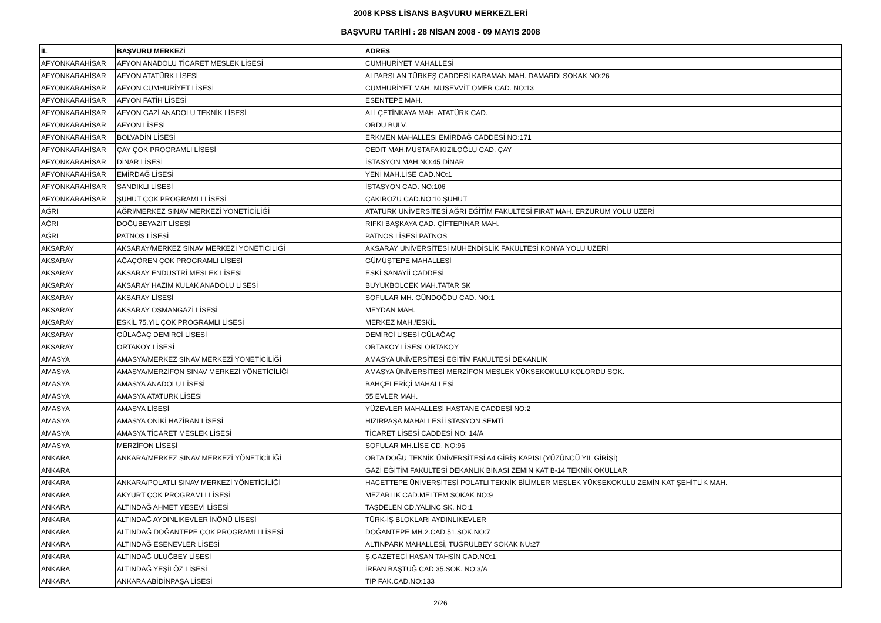2008 KPSS LİSANS BAŞVURU MERKEZLERİ
BAŞVURU TARİHİ : 28 NİSAN 2008 - 09 MAYIS 2008
| İL | BAŞVURU MERKEZİ | ADRES |
| --- | --- | --- |
| AFYONKARAHİSAR | AFYON ANADOLU TİCARET MESLEK LİSESİ | CUMHURİYET MAHALLESİ |
| AFYONKARAHİSAR | AFYON ATATÜRK LİSESİ | ALPARSLAN TÜRKEŞ CADDESİ KARAMAN MAH. DAMARDI SOKAK NO:26 |
| AFYONKARAHİSAR | AFYON CUMHURİYET LİSESİ | CUMHURİYET MAH. MÜSEVVİT ÖMER CAD. NO:13 |
| AFYONKARAHİSAR | AFYON FATİH LİSESİ | ESENTEPE MAH. |
| AFYONKARAHİSAR | AFYON GAZİ ANADOLU TEKNİK LİSESİ | ALİ ÇETİNKAYA MAH. ATATÜRK CAD. |
| AFYONKARAHİSAR | AFYON LİSESİ | ORDU BULV. |
| AFYONKARAHİSAR | BOLVADİN LİSESİ | ERKMEN MAHALLESİ EMİRDAĞ CADDESİ NO:171 |
| AFYONKARAHİSAR | ÇAY ÇOK PROGRAMLI LİSESİ | CEDIT MAH.MUSTAFA KIZILOĞLU CAD. ÇAY |
| AFYONKARAHİSAR | DİNAR LİSESİ | İSTASYON MAH:NO:45 DİNAR |
| AFYONKARAHİSAR | EMİRDAĞ LİSESİ | YENİ MAH.LİSE CAD.NO:1 |
| AFYONKARAHİSAR | SANDIKLI LİSESİ | İSTASYON CAD. NO:106 |
| AFYONKARAHİSAR | ŞUHUT ÇOK PROGRAMLI LİSESİ | ÇAKIRÖZÜ CAD.NO:10 ŞUHUT |
| AĞRI | AĞRI/MERKEZ SINAV MERKEZİ YÖNETİCİLİĞİ | ATATÜRK ÜNİVERSİTESİ AĞRI EĞİTİM FAKÜLTESİ FIRAT MAH. ERZURUM YOLU ÜZERİ |
| AĞRI | DOĞUBEYAZIT LİSESİ | RIFKI BAŞKAYA CAD. ÇİFTEPINAR MAH. |
| AĞRI | PATNOS LİSESİ | PATNOS LİSESİ PATNOS |
| AKSARAY | AKSARAY/MERKEZ SINAV MERKEZİ YÖNETİCİLİĞİ | AKSARAY ÜNİVERSİTESİ MÜHENDİSLİK FAKÜLTESİ KONYA YOLU ÜZERİ |
| AKSARAY | AĞAÇÖREN ÇOK PROGRAMLI LİSESİ | GÜMÜŞTEPE MAHALLESİ |
| AKSARAY | AKSARAY ENDÜSTRİ MESLEK LİSESİ | ESKİ SANAYİİ CADDESİ |
| AKSARAY | AKSARAY HAZIM KULAK ANADOLU LİSESİ | BÜYÜKBÖLCEK MAH.TATAR SK |
| AKSARAY | AKSARAY LİSESİ | SOFULAR MH. GÜNDOĞDU CAD. NO:1 |
| AKSARAY | AKSARAY OSMANGAZİ LİSESİ | MEYDAN MAH. |
| AKSARAY | ESKİL 75.YIL ÇOK PROGRAMLI LİSESİ | MERKEZ MAH./ESKİL |
| AKSARAY | GÜLAĞAÇ DEMİRCİ LİSESİ | DEMİRCİ LİSESİ GÜLAĞAÇ |
| AKSARAY | ORTAKÖY LİSESİ | ORTAKÖY LİSESİ ORTAKÖY |
| AMASYA | AMASYA/MERKEZ SINAV MERKEZİ YÖNETİCİLİĞİ | AMASYA ÜNİVERSİTESİ EĞİTİM FAKÜLTESİ DEKANLIK |
| AMASYA | AMASYA/MERZİFON SINAV MERKEZİ YÖNETİCİLİĞİ | AMASYA ÜNİVERSİTESİ MERZİFON MESLEK YÜKSEKOKULU KOLORDU SOK. |
| AMASYA | AMASYA ANADOLU LİSESİ | BAHÇELERİÇİ MAHALLESİ |
| AMASYA | AMASYA ATATÜRK LİSESİ | 55 EVLER MAH. |
| AMASYA | AMASYA LİSESİ | YÜZEVLER MAHALLESİ HASTANE CADDESİ NO:2 |
| AMASYA | AMASYA ONİKİ HAZİRAN LİSESİ | HIZIRPAŞA MAHALLESİ İSTASYON SEMTİ |
| AMASYA | AMASYA TİCARET MESLEK LİSESİ | TİCARET LİSESİ CADDESİ NO: 14/A |
| AMASYA | MERZİFON LİSESİ | SOFULAR MH.LİSE CD. NO:96 |
| ANKARA | ANKARA/MERKEZ SINAV MERKEZİ YÖNETİCİLİĞİ | ORTA DOĞU TEKNİK ÜNİVERSİTESİ A4 GİRİŞ KAPISI (YÜZÜNCÜ YIL GİRİŞİ) |
| ANKARA | | GAZİ EĞİTİM FAKÜLTESİ DEKANLIK BİNASI ZEMİN KAT B-14 TEKNİK OKULLAR |
| ANKARA | ANKARA/POLATLI SINAV MERKEZİ YÖNETİCİLİĞİ | HACETTEPE ÜNİVERSİTESİ POLATLI TEKNİK BİLİMLER MESLEK YÜKSEKOKULU ZEMİN KAT ŞEHİTLİK MAH. |
| ANKARA | AKYURT ÇOK PROGRAMLI LİSESİ | MEZARLIK CAD.MELTEM SOKAK NO:9 |
| ANKARA | ALTINDAĞ AHMET YESEVİ LİSESİ | TAŞDELEN CD.YALINÇ SK. NO:1 |
| ANKARA | ALTINDAĞ AYDINLIKEVLER İNÖNÜ LİSESİ | TÜRK-İŞ BLOKLARI AYDINLIKEVLER |
| ANKARA | ALTINDAĞ DOĞANTEPE ÇOK PROGRAMLI LİSESİ | DOĞANTEPE MH.2.CAD.51.SOK.NO:7 |
| ANKARA | ALTINDAĞ ESENEVLER LİSESİ | ALTINPARK MAHALLESİ, TUĞRULBEY SOKAK NU:27 |
| ANKARA | ALTINDAĞ ULUĞBEY LİSESİ | Ş.GAZETECİ HASAN TAHSİN CAD.NO:1 |
| ANKARA | ALTINDAĞ YEŞİLÖZ LİSESİ | İRFAN BAŞTUĞ CAD.35.SOK. NO:3/A |
| ANKARA | ANKARA ABİDİNPAŞA LİSESİ | TIP FAK.CAD.NO:133 |
2/26